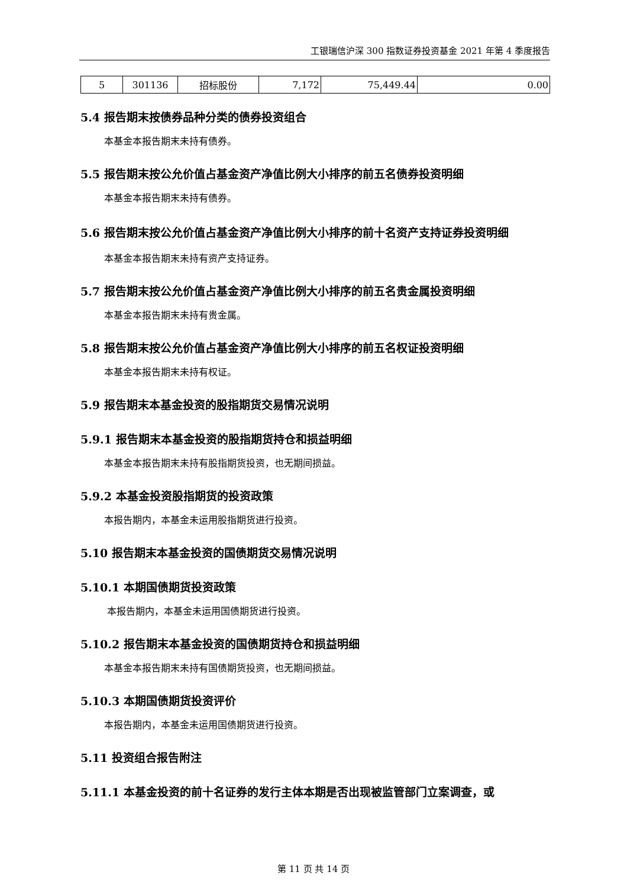工银瑞信沪深 300 指数证券投资基金 2021 年第 4 季度报告
| 5 | 301136 | 招标股份 | 7,172 | 75,449.44 | 0.00 |
5.4 报告期末按债券品种分类的债券投资组合
本基金本报告期末未持有债券。
5.5 报告期末按公允价值占基金资产净值比例大小排序的前五名债券投资明细
本基金本报告期末未持有债券。
5.6 报告期末按公允价值占基金资产净值比例大小排序的前十名资产支持证券投资明细
本基金本报告期末未持有资产支持证券。
5.7 报告期末按公允价值占基金资产净值比例大小排序的前五名贵金属投资明细
本基金本报告期末未持有贵金属。
5.8 报告期末按公允价值占基金资产净值比例大小排序的前五名权证投资明细
本基金本报告期末未持有权证。
5.9 报告期末本基金投资的股指期货交易情况说明
5.9.1 报告期末本基金投资的股指期货持仓和损益明细
本基金本报告期末未持有股指期货投资，也无期间损益。
5.9.2 本基金投资股指期货的投资政策
本报告期内，本基金未运用股指期货进行投资。
5.10 报告期末本基金投资的国债期货交易情况说明
5.10.1 本期国债期货投资政策
本报告期内，本基金未运用国债期货进行投资。
5.10.2 报告期末本基金投资的国债期货持仓和损益明细
本基金本报告期末未持有国债期货投资，也无期间损益。
5.10.3 本期国债期货投资评价
本报告期内，本基金未运用国债期货进行投资。
5.11 投资组合报告附注
5.11.1 本基金投资的前十名证券的发行主体本期是否出现被监管部门立案调查，或
第 11 页 共 14 页